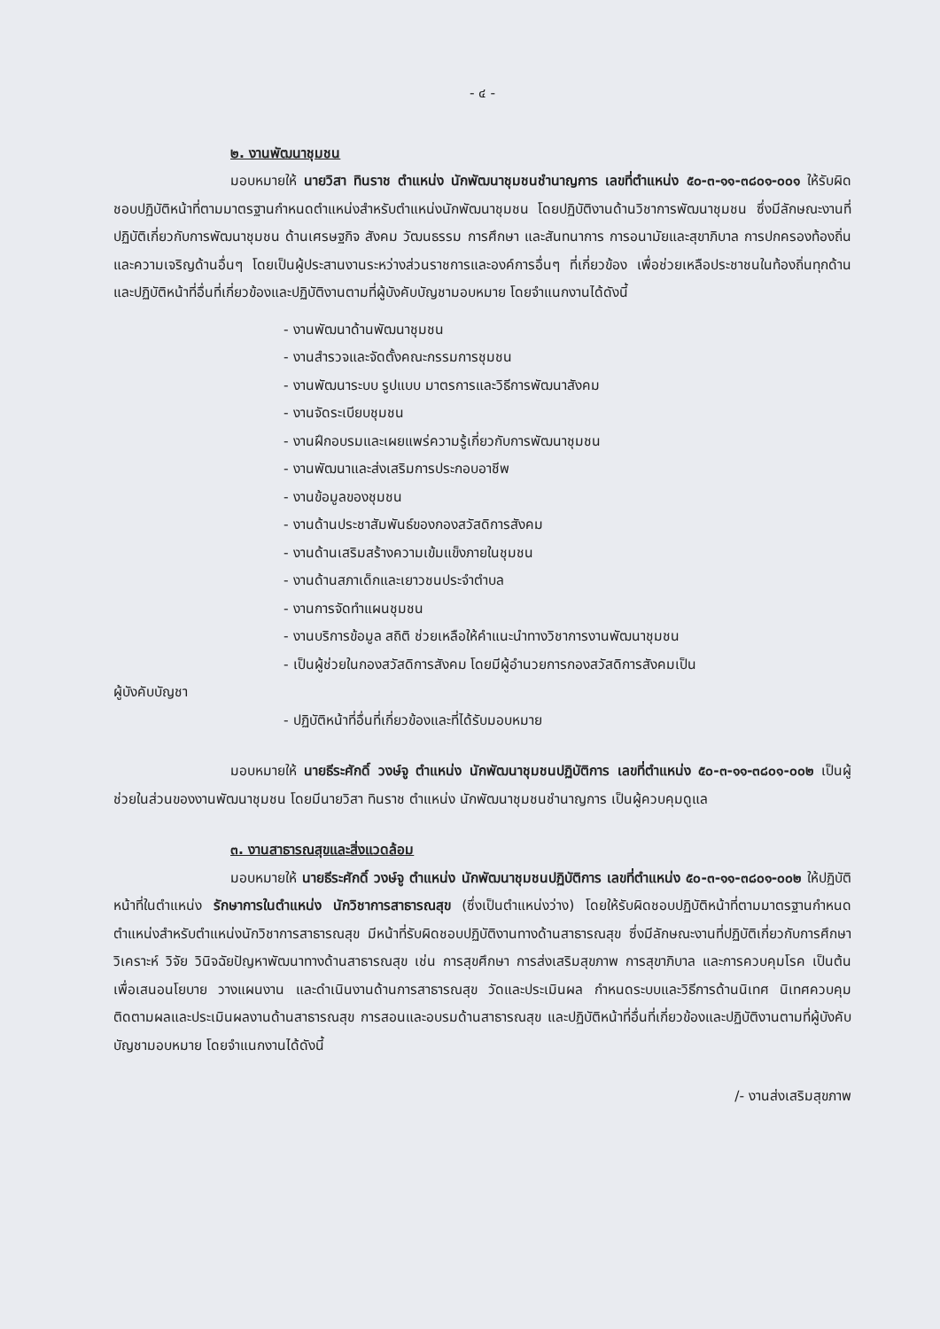- ๔ -
๒. งานพัฒนาชุมชน
มอบหมายให้ นายวิสา ทินราช ตำแหน่ง นักพัฒนาชุมชนชำนาญการ เลขที่ตำแหน่ง ๕๐-๓-๑๑-๓๘๐๑-๐๐๑ ให้รับผิดชอบปฏิบัติหน้าที่ตามมาตรฐานกำหนดตำแหน่งสำหรับตำแหน่งนักพัฒนาชุมชน โดยปฏิบัติงานด้านวิชาการพัฒนาชุมชน ซึ่งมีลักษณะงานที่ปฏิบัติเกี่ยวกับการพัฒนาชุมชน ด้านเศรษฐกิจ สังคม วัฒนธรรม การศึกษา และสันทนาการ การอนามัยและสุขาภิบาล การปกครองท้องถิ่นและความเจริญด้านอื่นๆ โดยเป็นผู้ประสานงานระหว่างส่วนราชการและองค์การอื่นๆ ที่เกี่ยวข้อง เพื่อช่วยเหลือประชาชนในท้องถิ่นทุกด้าน และปฏิบัติหน้าที่อื่นที่เกี่ยวข้องและปฏิบัติงานตามที่ผู้บังคับบัญชามอบหมาย โดยจำแนกงานได้ดังนี้
- งานพัฒนาด้านพัฒนาชุมชน
- งานสำรวจและจัดตั้งคณะกรรมการชุมชน
- งานพัฒนาระบบ รูปแบบ มาตรการและวิธีการพัฒนาสังคม
- งานจัดระเบียบชุมชน
- งานฝึกอบรมและเผยแพร่ความรู้เกี่ยวกับการพัฒนาชุมชน
- งานพัฒนาและส่งเสริมการประกอบอาชีพ
- งานข้อมูลของชุมชน
- งานด้านประชาสัมพันธ์ของกองสวัสดิการสังคม
- งานด้านเสริมสร้างความเข้มแข็งภายในชุมชน
- งานด้านสภาเด็กและเยาวชนประจำตำบล
- งานการจัดทำแผนชุมชน
- งานบริการข้อมูล สถิติ ช่วยเหลือให้คำแนะนำทางวิชาการงานพัฒนาชุมชน
- เป็นผู้ช่วยในกองสวัสดิการสังคม โดยมีผู้อำนวยการกองสวัสดิการสังคมเป็น
ผู้บังคับบัญชา
- ปฏิบัติหน้าที่อื่นที่เกี่ยวข้องและที่ได้รับมอบหมาย
มอบหมายให้ นายธีระศักดิ์ วงษ์จู ตำแหน่ง นักพัฒนาชุมชนปฏิบัติการ เลขที่ตำแหน่ง ๕๐-๓-๑๑-๓๘๐๑-๐๐๒ เป็นผู้ช่วยในส่วนของงานพัฒนาชุมชน โดยมีนายวิสา ทินราช ตำแหน่ง นักพัฒนาชุมชนชำนาญการ เป็นผู้ควบคุมดูแล
๓. งานสาธารณสุขและสิ่งแวดล้อม
มอบหมายให้ นายธีระศักดิ์ วงษ์จู ตำแหน่ง นักพัฒนาชุมชนปฏิบัติการ เลขที่ตำแหน่ง ๕๐-๓-๑๑-๓๘๐๑-๐๐๒ ให้ปฏิบัติหน้าที่ในตำแหน่ง รักษาการในตำแหน่ง นักวิชาการสาธารณสุข (ซึ่งเป็นตำแหน่งว่าง) โดยให้รับผิดชอบปฏิบัติหน้าที่ตามมาตรฐานกำหนดตำแหน่งสำหรับตำแหน่งนักวิชาการสาธารณสุข มีหน้าที่รับผิดชอบปฏิบัติงานทางด้านสาธารณสุข ซึ่งมีลักษณะงานที่ปฏิบัติเกี่ยวกับการศึกษา วิเคราะห์ วิจัย วินิจฉัยปัญหาพัฒนาทางด้านสาธารณสุข เช่น การสุขศึกษา การส่งเสริมสุขภาพ การสุขาภิบาล และการควบคุมโรค เป็นต้น เพื่อเสนอนโยบาย วางแผนงาน และดำเนินงานด้านการสาธารณสุข วัดและประเมินผล กำหนดระบบและวิธีการด้านนิเทศ นิเทศควบคุมติดตามผลและประเมินผลงานด้านสาธารณสุข การสอนและอบรมด้านสาธารณสุข และปฏิบัติหน้าที่อื่นที่เกี่ยวข้องและปฏิบัติงานตามที่ผู้บังคับบัญชามอบหมาย โดยจำแนกงานได้ดังนี้
/- งานส่งเสริมสุขภาพ